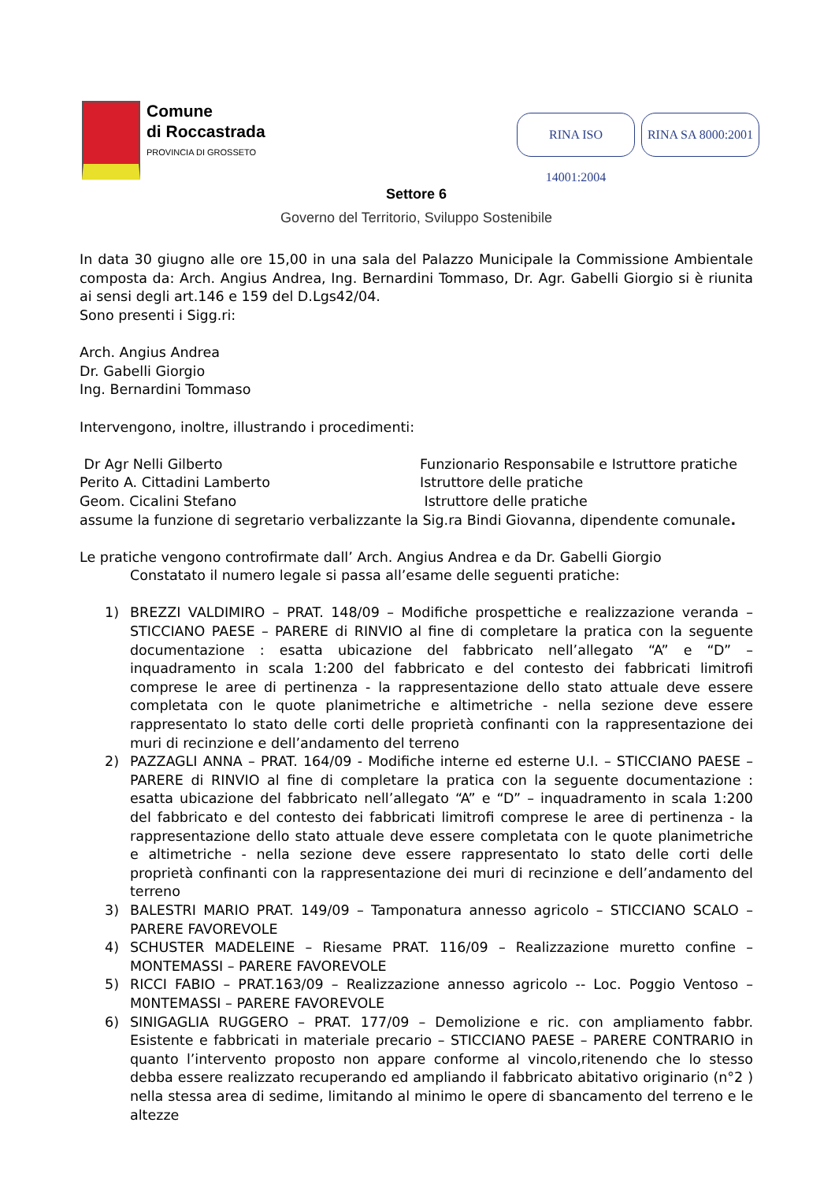Comune
di Roccastrada
PROVINCIA DI GROSSETO
RINA SA 8000:2001
RINA ISO 14001:2004
Settore 6
Governo del Territorio, Sviluppo Sostenibile
In data 30 giugno alle ore 15,00 in una sala del Palazzo Municipale la Commissione Ambientale composta da: Arch. Angius Andrea, Ing. Bernardini Tommaso, Dr. Agr. Gabelli Giorgio si è riunita ai sensi degli art.146 e 159 del D.Lgs42/04.
Sono presenti i Sigg.ri:
Arch. Angius Andrea
Dr. Gabelli Giorgio
Ing. Bernardini Tommaso
Intervengono, inoltre, illustrando i procedimenti:
Dr Agr Nelli Gilberto Funzionario Responsabile e Istruttore pratiche
Perito A. Cittadini Lamberto Istruttore delle pratiche
Geom. Cicalini Stefano Istruttore delle pratiche
assume la funzione di segretario verbalizzante la Sig.ra Bindi Giovanna, dipendente comunale.
Le pratiche vengono controfirmate dall’ Arch. Angius Andrea e da Dr. Gabelli Giorgio
Constatato il numero legale si passa all’esame delle seguenti pratiche:
1) BREZZI VALDIMIRO – PRAT. 148/09 – Modifiche prospettiche e realizzazione veranda – STICCIANO PAESE – PARERE di RINVIO al fine di completare la pratica con la seguente documentazione : esatta ubicazione del fabbricato nell’allegato “A” e “D” – inquadramento in scala 1:200 del fabbricato e del contesto dei fabbricati limitrofi comprese le aree di pertinenza - la rappresentazione dello stato attuale deve essere completata con le quote planimetriche e altimetriche - nella sezione deve essere rappresentato lo stato delle corti delle proprietà confinanti con la rappresentazione dei muri di recinzione e dell’andamento del terreno
2) PAZZAGLI ANNA – PRAT. 164/09 - Modifiche interne ed esterne U.I. – STICCIANO PAESE – PARERE di RINVIO al fine di completare la pratica con la seguente documentazione : esatta ubicazione del fabbricato nell’allegato “A” e “D” – inquadramento in scala 1:200 del fabbricato e del contesto dei fabbricati limitrofi comprese le aree di pertinenza - la rappresentazione dello stato attuale deve essere completata con le quote planimetriche e altimetriche - nella sezione deve essere rappresentato lo stato delle corti delle proprietà confinanti con la rappresentazione dei muri di recinzione e dell’andamento del terreno
3) BALESTRI MARIO PRAT. 149/09 – Tamponatura annesso agricolo – STICCIANO SCALO – PARERE FAVOREVOLE
4) SCHUSTER MADELEINE – Riesame PRAT. 116/09 – Realizzazione muretto confine – MONTEMASSI – PARERE FAVOREVOLE
5) RICCI FABIO – PRAT.163/09 – Realizzazione annesso agricolo -- Loc. Poggio Ventoso – M0NTEMASSI – PARERE FAVOREVOLE
6) SINIGAGLIA RUGGERO – PRAT. 177/09 – Demolizione e ric. con ampliamento fabbr. Esistente e fabbricati in materiale precario – STICCIANO PAESE – PARERE CONTRARIO in quanto l’intervento proposto non appare conforme al vincolo,ritenendo che lo stesso debba essere realizzato recuperando ed ampliando il fabbricato abitativo originario (n°2 ) nella stessa area di sedime, limitando al minimo le opere di sbancamento del terreno e le altezze